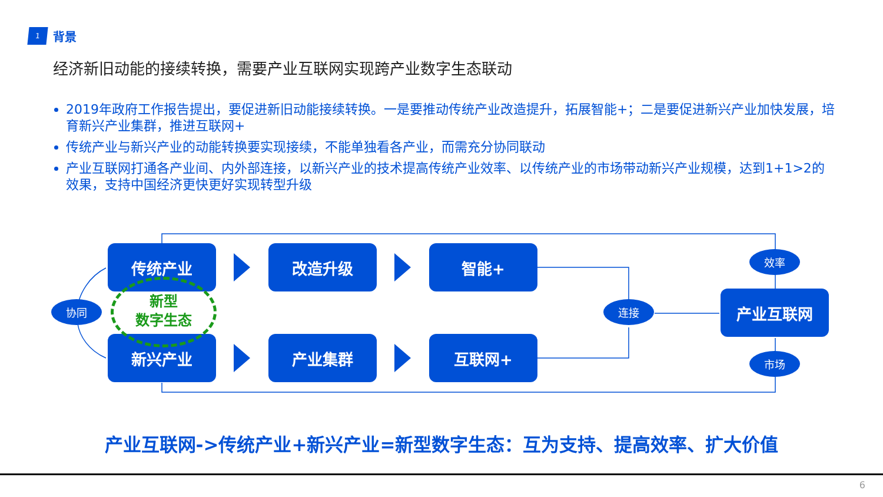1
背景
经济新旧动能的接续转换，需要产业互联网实现跨产业数字生态联动
2019年政府工作报告提出，要促进新旧动能接续转换。一是要推动传统产业改造提升，拓展智能+；二是要促进新兴产业加快发展，培育新兴产业集群，推进互联网+
传统产业与新兴产业的动能转换要实现接续，不能单独看各产业，而需充分协同联动
产业互联网打通各产业间、内外部连接，以新兴产业的技术提高传统产业效率、以传统产业的市场带动新兴产业规模，达到1+1>2的效果，支持中国经济更快更好实现转型升级
传统产业 改造升级 智能+
新兴产业 产业集群 互联网+
产业互联网
协同 连接
效率
市场
新型
数字生态
产业互联网->传统产业+新兴产业=新型数字生态：互为支持、提高效率、扩大价值
6